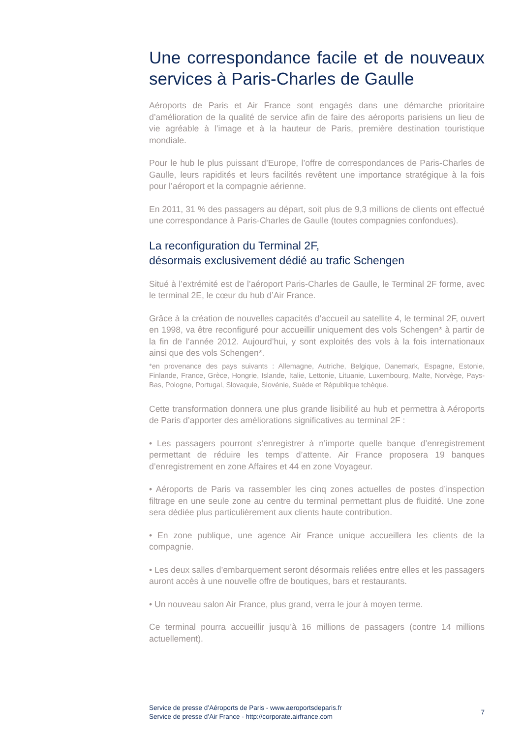Une correspondance facile et de nouveaux services à Paris-Charles de Gaulle
Aéroports de Paris et Air France sont engagés dans une démarche prioritaire d’amélioration de la qualité de service afin de faire des aéroports parisiens un lieu de vie agréable à l’image et à la hauteur de Paris, première destination touristique mondiale.
Pour le hub le plus puissant d’Europe, l’offre de correspondances de Paris-Charles de Gaulle, leurs rapidités et leurs facilités revêtent une importance stratégique à la fois pour l’aéroport et la compagnie aérienne.
En 2011, 31 % des passagers au départ, soit plus de 9,3 millions de clients ont effectué une correspondance à Paris-Charles de Gaulle (toutes compagnies confondues).
La reconfiguration du Terminal 2F,
désormais exclusivement dédié au trafic Schengen
Situé à l’extrémité est de l’aéroport Paris-Charles de Gaulle, le Terminal 2F forme, avec le terminal 2E, le cœur du hub d’Air France.
Grâce à la création de nouvelles capacités d’accueil au satellite 4, le terminal 2F, ouvert en 1998, va être reconfiguré pour accueillir uniquement des vols Schengen* à partir de la fin de l’année 2012. Aujourd’hui, y sont exploités des vols à la fois internationaux ainsi que des vols Schengen*.
*en provenance des pays suivants : Allemagne, Autriche, Belgique, Danemark, Espagne, Estonie, Finlande, France, Grèce, Hongrie, Islande, Italie, Lettonie, Lituanie, Luxembourg, Malte, Norvège, Pays-Bas, Pologne, Portugal, Slovaquie, Slovénie, Suède et République tchèque.
Cette transformation donnera une plus grande lisibilité au hub et permettra à Aéroports de Paris d’apporter des améliorations significatives au terminal 2F :
• Les passagers pourront s’enregistrer à n’importe quelle banque d’enregistrement permettant de réduire les temps d’attente. Air France proposera 19 banques d’enregistrement en zone Affaires et 44 en zone Voyageur.
• Aéroports de Paris va rassembler les cinq zones actuelles de postes d’inspection filtrage en une seule zone au centre du terminal permettant plus de fluidité. Une zone sera dédiée plus particulièrement aux clients haute contribution.
• En zone publique, une agence Air France unique accueillera les clients de la compagnie.
• Les deux salles d’embarquement seront désormais reliées entre elles et les passagers auront accès à une nouvelle offre de boutiques, bars et restaurants.
• Un nouveau salon Air France, plus grand, verra le jour à moyen terme.
Ce terminal pourra accueillir jusqu’à 16 millions de passagers (contre 14 millions actuellement).
Service de presse d’Aéroports de Paris - www.aeroportsdeparis.fr
Service de presse d’Air France - http://corporate.airfrance.com
7